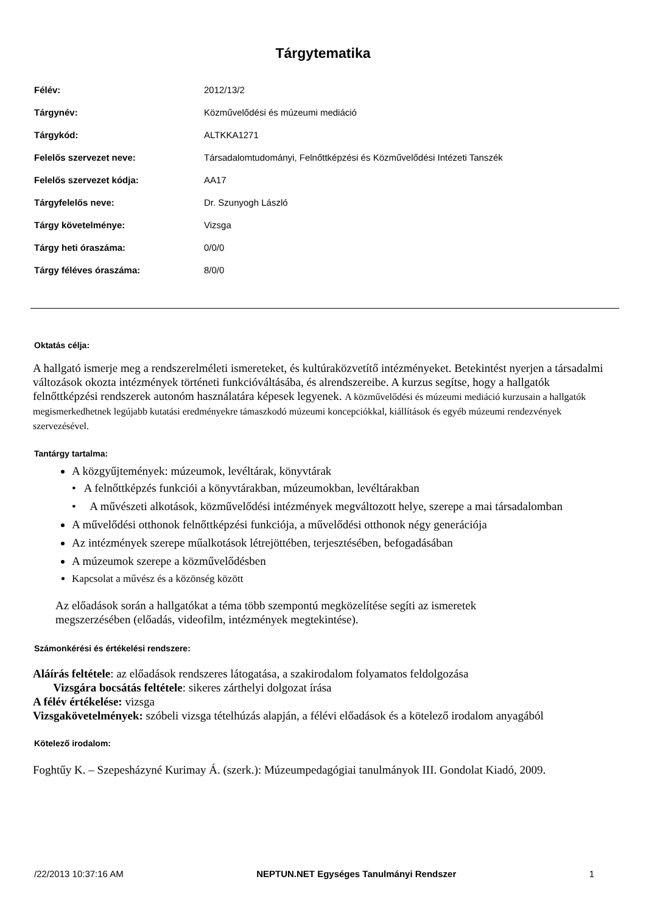Tárgytematika
| Félév: | 2012/13/2 |
| Tárgynév: | Közművelődési és múzeumi mediáció |
| Tárgykód: | ALTKKA1271 |
| Felelős szervezet neve: | Társadalomtudományi, Felnőttképzési és Közművelődési Intézeti Tanszék |
| Felelős szervezet kódja: | AA17 |
| Tárgyfelelős neve: | Dr. Szunyogh László |
| Tárgy követelménye: | Vizsga |
| Tárgy heti óraszáma: | 0/0/0 |
| Tárgy féléves óraszáma: | 8/0/0 |
Oktatás célja:
A hallgató ismerje meg a rendszerelméleti ismereteket, és kultúraközvetítő intézményeket. Betekintést nyerjen a társadalmi változások okozta intézmények történeti funkcióváltásába, és alrendszereibe. A kurzus segítse, hogy a hallgatók felnőttképzési rendszerek autonóm használatára képesek legyenek. A közművelődési és múzeumi mediáció kurzusain a hallgatók megismerkedhetnek legújabb kutatási eredményekre támaszkodó múzeumi koncepciókkal, kiállítások és egyéb múzeumi rendezvények szervezésével.
Tantárgy tartalma:
A közgyűjtemények: múzeumok, levéltárak, könyvtárak
• A felnőttképzés funkciói a könyvtárakban, múzeumokban, levéltárakban
• A művészeti alkotások, közművelődési intézmények megváltozott helye, szerepe a mai társadalomban
A művelődési otthonok felnőttképzési funkciója, a művelődési otthonok négy generációja
Az intézmények szerepe műalkotások létrejöttében, terjesztésében, befogadásában
A múzeumok szerepe a közművelődésben
Kapcsolat a művész és a közönség között
Az előadások során a hallgatókat a téma több szempontú megközelítése segíti az ismeretek megszerzésében (előadás, videofilm, intézmények megtekintése).
Számonkérési és értékelési rendszere:
Aláírás feltétele: az előadások rendszeres látogatása, a szakirodalom folyamatos feldolgozása
Vizsgára bocsátás feltétele: sikeres zárthelyi dolgozat írása
A félév értékelése: vizsga
Vizsgakövetelmények: szóbeli vizsga tételhúzás alapján, a félévi előadások és a kötelező irodalom anyagából
Kötelező irodalom:
Foghtűy K. – Szepesházyné Kurimay Á. (szerk.): Múzeumpedagógiai tanulmányok III. Gondolat Kiadó, 2009.
/22/2013 10:37:16 AM NEPTUN.NET Egységes Tanulmányi Rendszer 1